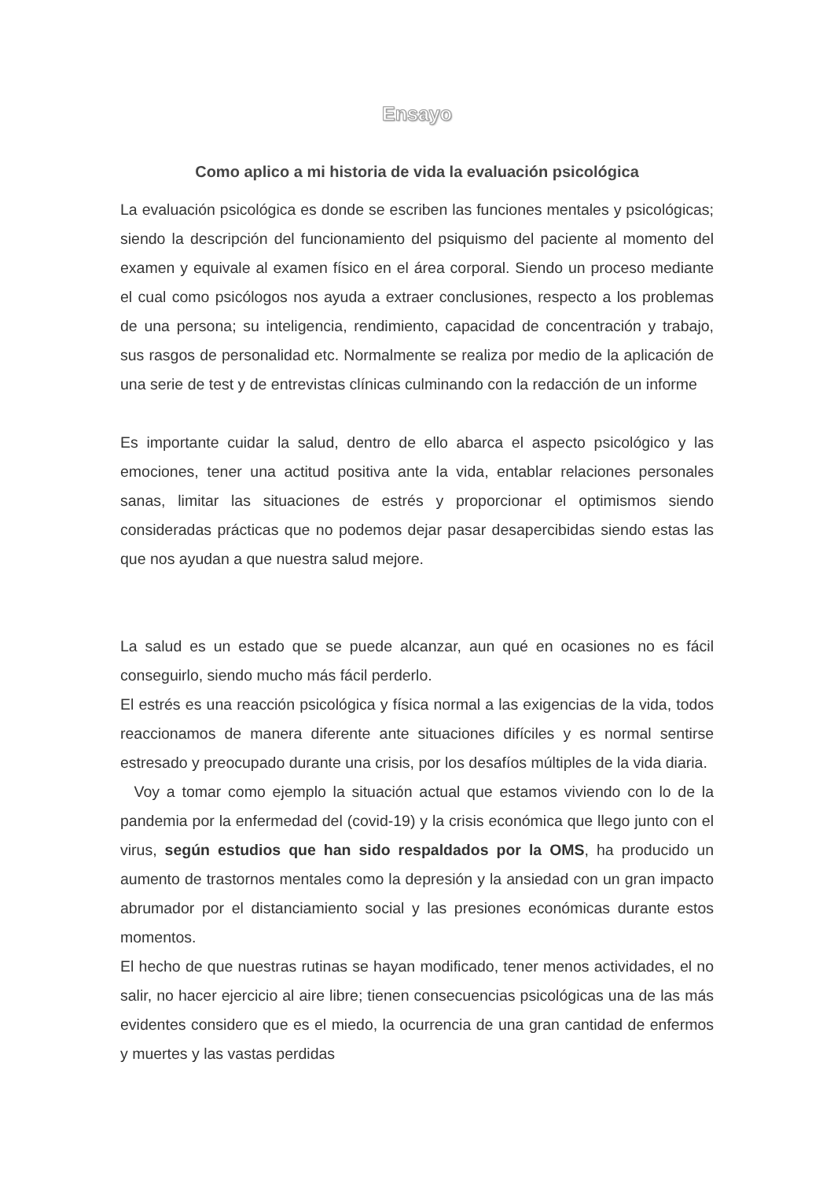Ensayo
Como aplico a mi historia de vida la evaluación psicológica
La evaluación psicológica es donde se escriben las funciones mentales y psicológicas; siendo la descripción del funcionamiento del psiquismo del paciente al momento del examen y equivale al examen físico en el área corporal. Siendo un proceso mediante el cual como psicólogos nos ayuda a extraer conclusiones, respecto a los problemas de una persona; su inteligencia, rendimiento, capacidad de concentración y trabajo, sus rasgos de personalidad etc. Normalmente se realiza por medio de la aplicación de una serie de test y de entrevistas clínicas culminando con la redacción de un informe
Es importante cuidar la salud, dentro de ello abarca el aspecto psicológico y las emociones, tener una actitud positiva ante la vida, entablar relaciones personales sanas, limitar las situaciones de estrés y proporcionar el optimismos siendo consideradas prácticas que no podemos dejar pasar desapercibidas siendo estas las que nos ayudan a que nuestra salud mejore.
La salud es un estado que se puede alcanzar, aun qué en ocasiones no es fácil conseguirlo, siendo mucho más fácil perderlo.
El estrés es una reacción psicológica y física normal a las exigencias de la vida, todos reaccionamos de manera diferente ante situaciones difíciles y es normal sentirse estresado y preocupado durante una crisis, por los desafíos múltiples de la vida diaria.
Voy a tomar como ejemplo la situación actual que estamos viviendo con lo de la pandemia por la enfermedad del (covid-19) y la crisis económica que llego junto con el virus, según estudios que han sido respaldados por la OMS, ha producido un aumento de trastornos mentales como la depresión y la ansiedad con un gran impacto abrumador por el distanciamiento social y las presiones económicas durante estos momentos.
El hecho de que nuestras rutinas se hayan modificado, tener menos actividades, el no salir, no hacer ejercicio al aire libre; tienen consecuencias psicológicas una de las más evidentes considero que es el miedo, la ocurrencia de una gran cantidad de enfermos y muertes y las vastas perdidas